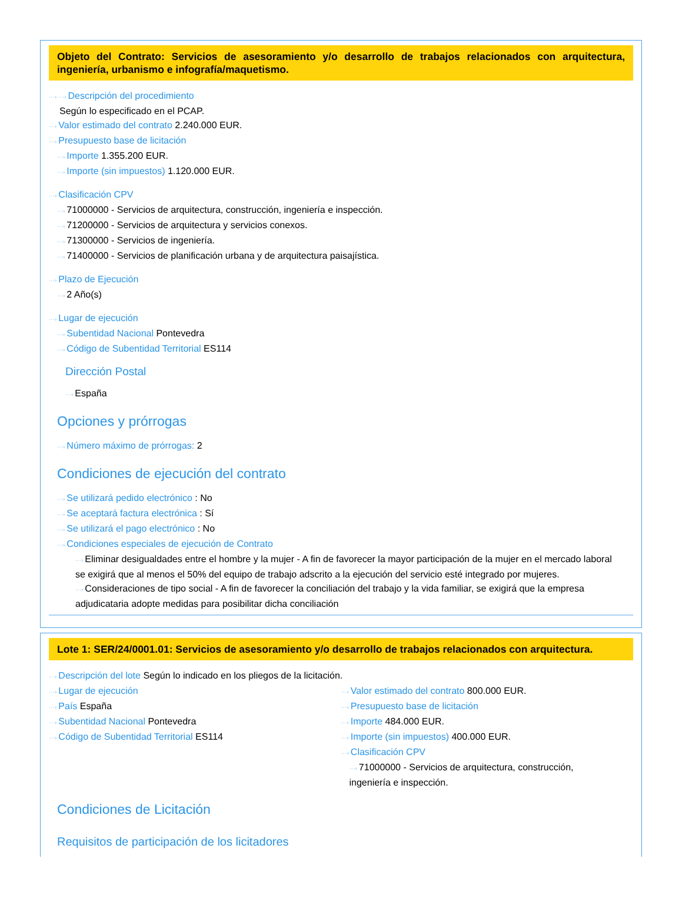Objeto del Contrato: Servicios de asesoramiento y/o desarrollo de trabajos relacionados con arquitectura, ingeniería, urbanismo e infografía/maquetismo.
···› ···› Descripción del procedimiento
Según lo especificado en el PCAP.
···› Valor estimado del contrato 2.240.000 EUR.
···› Presupuesto base de licitación
···› Importe 1.355.200 EUR.
···› Importe (sin impuestos) 1.120.000 EUR.
···› Clasificación CPV
···› 71000000 - Servicios de arquitectura, construcción, ingeniería e inspección.
···› 71200000 - Servicios de arquitectura y servicios conexos.
···› 71300000 - Servicios de ingeniería.
···› 71400000 - Servicios de planificación urbana y de arquitectura paisajística.
···› Plazo de Ejecución
···› 2 Año(s)
···› Lugar de ejecución
···› Subentidad Nacional Pontevedra
···› Código de Subentidad Territorial ES114
Dirección Postal
···› España
Opciones y prórrogas
···› Número máximo de prórrogas: 2
Condiciones de ejecución del contrato
···› Se utilizará pedido electrónico : No
···› Se aceptará factura electrónica : Sí
···› Se utilizará el pago electrónico : No
···› Condiciones especiales de ejecución de Contrato
···› Eliminar desigualdades entre el hombre y la mujer - A fin de favorecer la mayor participación de la mujer en el mercado laboral se exigirá que al menos el 50% del equipo de trabajo adscrito a la ejecución del servicio esté integrado por mujeres.
···› Consideraciones de tipo social - A fin de favorecer la conciliación del trabajo y la vida familiar, se exigirá que la empresa adjudicataria adopte medidas para posibilitar dicha conciliación
Lote 1: SER/24/0001.01: Servicios de asesoramiento y/o desarrollo de trabajos relacionados con arquitectura.
···› Descripción del lote Según lo indicado en los pliegos de la licitación.
···› Lugar de ejecución
···› País España
···› Subentidad Nacional Pontevedra
···› Código de Subentidad Territorial ES114
···› Valor estimado del contrato 800.000 EUR.
···› Presupuesto base de licitación
···› Importe 484.000 EUR.
···› Importe (sin impuestos) 400.000 EUR.
···› Clasificación CPV
···› 71000000 - Servicios de arquitectura, construcción, ingeniería e inspección.
Condiciones de Licitación
Requisitos de participación de los licitadores